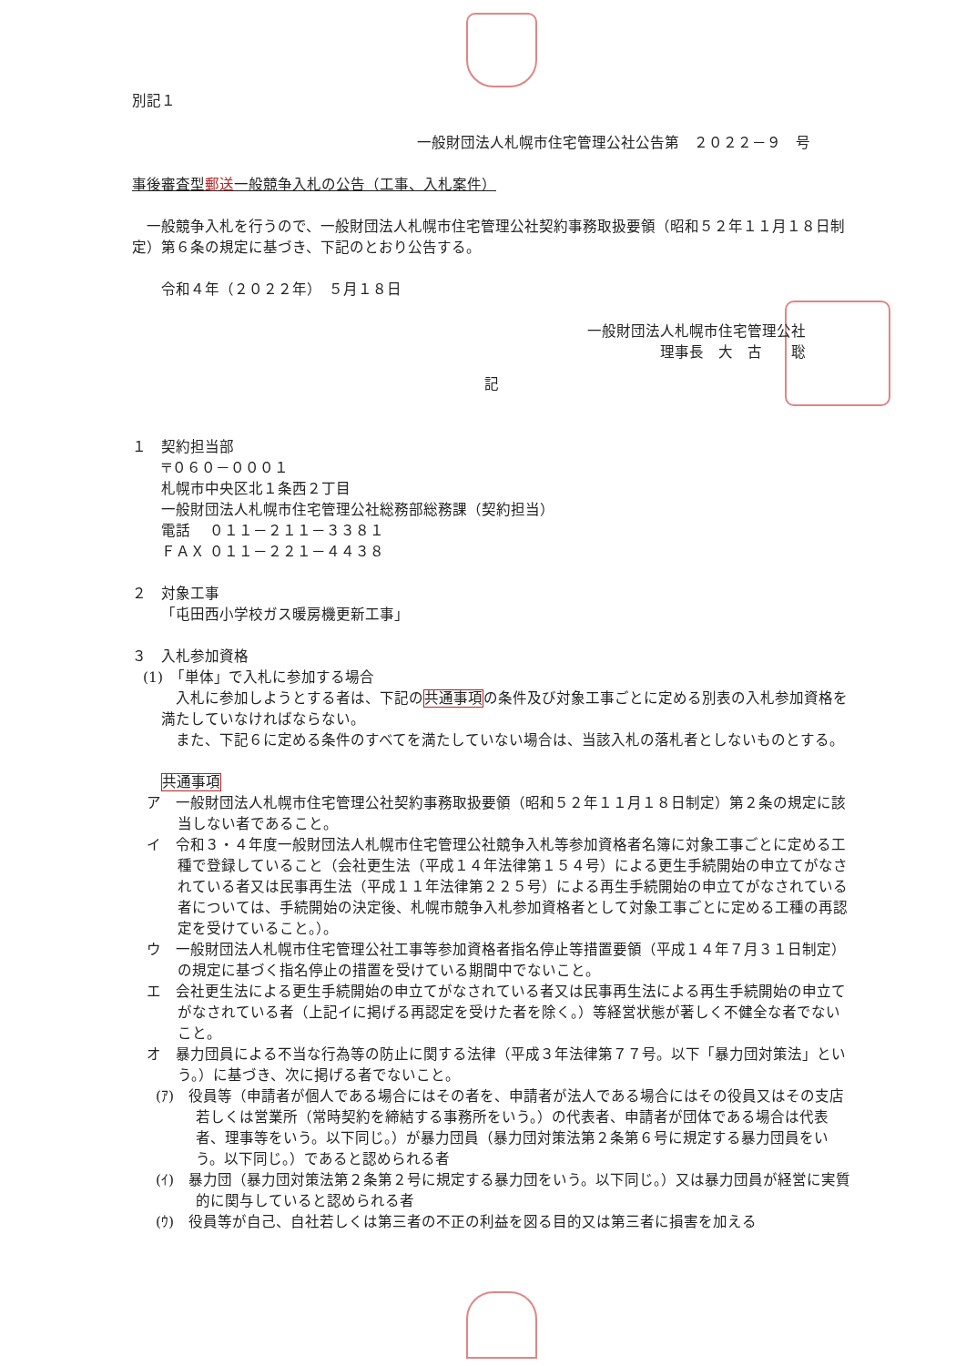別記１
一般財団法人札幌市住宅管理公社公告第　２０２２－９　号
事後審査型郵送一般競争入札の公告（工事、入札案件）
一般競争入札を行うので、一般財団法人札幌市住宅管理公社契約事務取扱要領（昭和５２年１１月１８日制定）第６条の規定に基づき、下記のとおり公告する。
令和４年（２０２２年）　５月１８日
一般財団法人札幌市住宅管理公社
理事長　大　古　　聡
記
１　契約担当部
〒０６０－０００１
札幌市中央区北１条西２丁目
一般財団法人札幌市住宅管理公社総務部総務課（契約担当）
電話　 ０１１－２１１－３３８１
ＦＡＸ ０１１－２２１－４４３８
２　対象工事
「屯田西小学校ガス暖房機更新工事」
３　入札参加資格
(1)　「単体」で入札に参加する場合
入札に参加しようとする者は、下記の共通事項の条件及び対象工事ごとに定める別表の入札参加資格を満たしていなければならない。
また、下記６に定める条件のすべてを満たしていない場合は、当該入札の落札者としないものとする。
共通事項
ア　一般財団法人札幌市住宅管理公社契約事務取扱要領（昭和５２年１１月１８日制定）第２条の規定に該当しない者であること。
イ　令和３・４年度一般財団法人札幌市住宅管理公社競争入札等参加資格者名簿に対象工事ごとに定める工種で登録していること（会社更生法（平成１４年法律第１５４号）による更生手続開始の申立てがなされている者又は民事再生法（平成１１年法律第２２５号）による再生手続開始の申立てがなされている者については、手続開始の決定後、札幌市競争入札参加資格者として対象工事ごとに定める工種の再認定を受けていること。）。
ウ　一般財団法人札幌市住宅管理公社工事等参加資格者指名停止等措置要領（平成１４年７月３１日制定）の規定に基づく指名停止の措置を受けている期間中でないこと。
エ　会社更生法による更生手続開始の申立てがなされている者又は民事再生法による再生手続開始の申立てがなされている者（上記イに掲げる再認定を受けた者を除く。）等経営状態が著しく不健全な者でないこと。
オ　暴力団員による不当な行為等の防止に関する法律（平成３年法律第７７号。以下「暴力団対策法」という。）に基づき、次に掲げる者でないこと。
(ｱ)　役員等（申請者が個人である場合にはその者を、申請者が法人である場合にはその役員又はその支店若しくは営業所（常時契約を締結する事務所をいう。）の代表者、申請者が団体である場合は代表者、理事等をいう。以下同じ。）が暴力団員（暴力団対策法第２条第６号に規定する暴力団員をいう。以下同じ。）であると認められる者
(ｲ)　暴力団（暴力団対策法第２条第２号に規定する暴力団をいう。以下同じ。）又は暴力団員が経営に実質的に関与していると認められる者
(ｳ)　役員等が自己、自社若しくは第三者の不正の利益を図る目的又は第三者に損害を加える